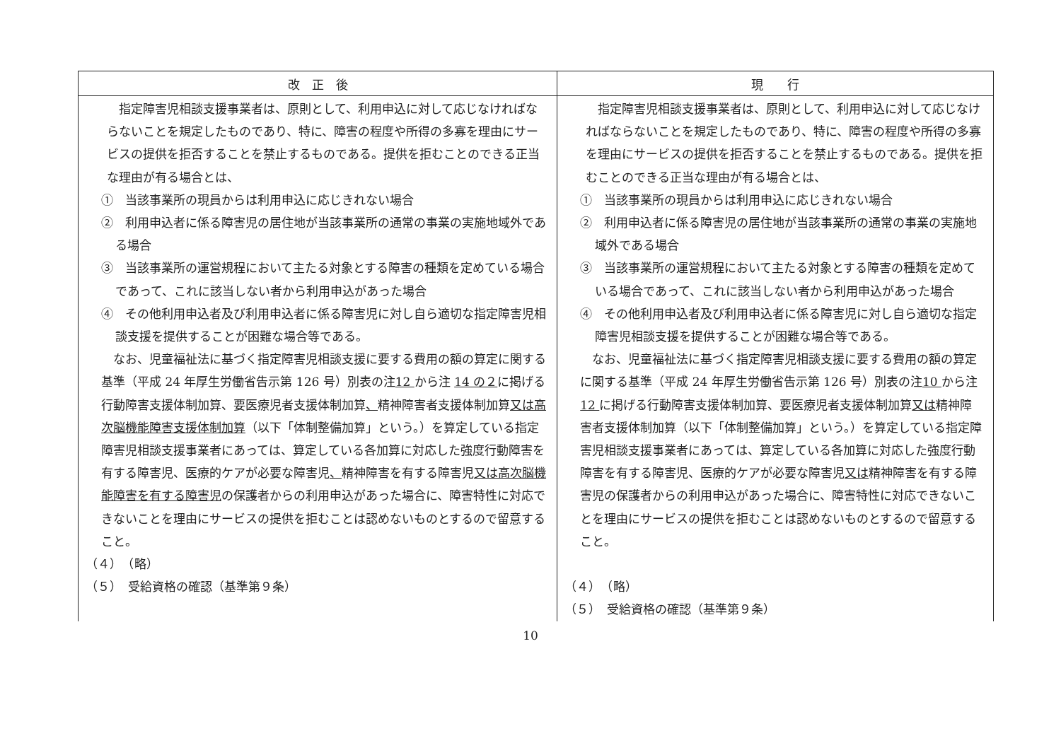| 改 正 後 | 現 行 |
| --- | --- |
| 指定障害児相談支援事業者は、原則として、利用申込に対して応じなければならないことを規定したものであり、特に、障害の程度や所得の多寡を理由にサービスの提供を拒否することを禁止するものである。提供を拒むことのできる正当な理由が有る場合とは、 ① 当該事業所の現員からは利用申込に応じきれない場合 ② 利用申込者に係る障害児の居住地が当該事業所の通常の事業の実施地域外である場合 ③ 当該事業所の運営規程において主たる対象とする障害の種類を定めている場合であって、これに該当しない者から利用申込があった場合 ④ その他利用申込者及び利用申込者に係る障害児に対し自ら適切な指定障害児相談支援を提供することが困難な場合等である。 なお、児童福祉法に基づく指定障害児相談支援に要する費用の額の算定に関する基準（平成 24 年厚生労働省告示第 126 号）別表の注 12 から注 14 の２ に掲げる行動障害支援体制加算、要医療児者支援体制加算 、 精神障害者支援体制加算 又は高次脳機能障害支援体制加算 （以下「体制整備加算」という。）を算定している指定障害児相談支援事業者にあっては、算定している各加算に対応した強度行動障害を有する障害児、医療的ケアが必要な障害児 、 精神障害を有する障害児 又は高次脳機能障害を有する障害児 の保護者からの利用申込があった場合に、障害特性に対応できないことを理由にサービスの提供を拒むことは認めないものとするので留意すること。 （４） （略） （５） 受給資格の確認（基準第９条） | 指定障害児相談支援事業者は、原則として、利用申込に対して応じなければならないことを規定したものであり、特に、障害の程度や所得の多寡を理由にサービスの提供を拒否することを禁止するものである。提供を拒むことのできる正当な理由が有る場合とは、 ① 当該事業所の現員からは利用申込に応じきれない場合 ② 利用申込者に係る障害児の居住地が当該事業所の通常の事業の実施地域外である場合 ③ 当該事業所の運営規程において主たる対象とする障害の種類を定めている場合であって、これに該当しない者から利用申込があった場合 ④ その他利用申込者及び利用申込者に係る障害児に対し自ら適切な指定障害児相談支援を提供することが困難な場合等である。 なお、児童福祉法に基づく指定障害児相談支援に要する費用の額の算定に関する基準（平成 24 年厚生労働省告示第 126 号）別表の注 10 から注 12 に掲げる行動障害支援体制加算、要医療児者支援体制加算 又は 精神障害者支援体制加算（以下「体制整備加算」という。）を算定している指定障害児相談支援事業者にあっては、算定している各加算に対応した強度行動障害を有する障害児、医療的ケアが必要な障害児 又は 精神障害を有する障害児の保護者からの利用申込があった場合に、障害特性に対応できないことを理由にサービスの提供を拒むことは認めないものとするので留意すること。 （４） （略） （５） 受給資格の確認（基準第９条） |
10